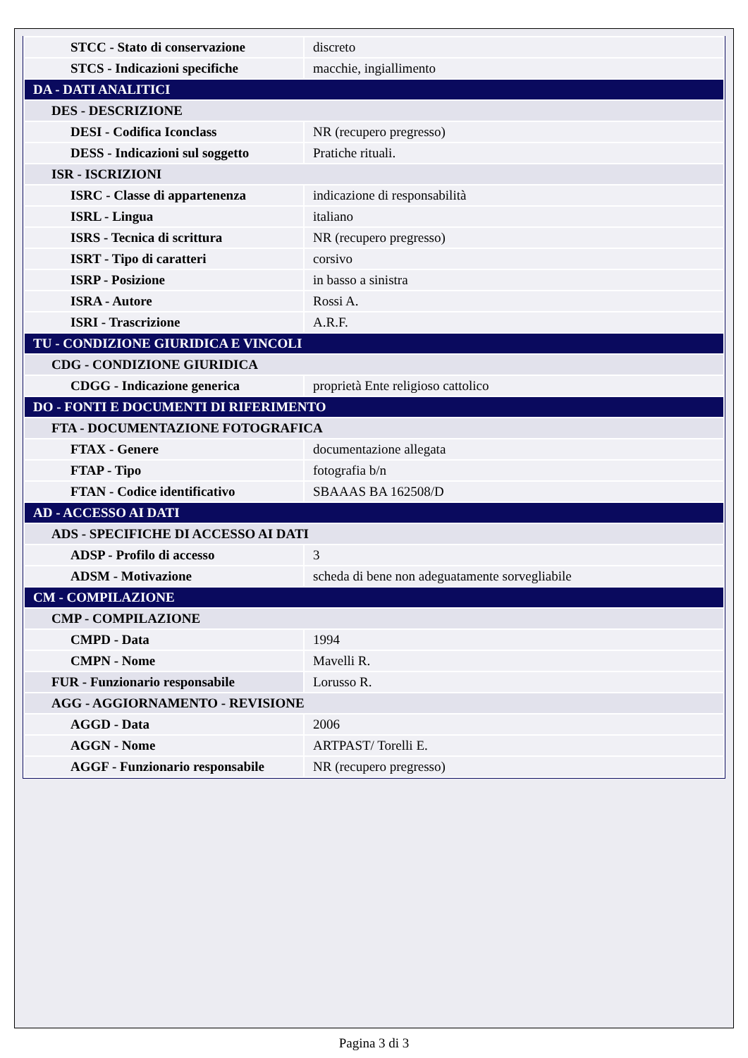| STCC - Stato di conservazione | discreto |
| STCS - Indicazioni specifiche | macchie, ingiallimento |
| DA - DATI ANALITICI | |
| DES - DESCRIZIONE | |
| DESI - Codifica Iconclass | NR (recupero pregresso) |
| DESS - Indicazioni sul soggetto | Pratiche rituali. |
| ISR - ISCRIZIONI | |
| ISRC - Classe di appartenenza | indicazione di responsabilità |
| ISRL - Lingua | italiano |
| ISRS - Tecnica di scrittura | NR (recupero pregresso) |
| ISRT - Tipo di caratteri | corsivo |
| ISRP - Posizione | in basso a sinistra |
| ISRA - Autore | Rossi A. |
| ISRI - Trascrizione | A.R.F. |
| TU - CONDIZIONE GIURIDICA E VINCOLI | |
| CDG - CONDIZIONE GIURIDICA | |
| CDGG - Indicazione generica | proprietà Ente religioso cattolico |
| DO - FONTI E DOCUMENTI DI RIFERIMENTO | |
| FTA - DOCUMENTAZIONE FOTOGRAFICA | |
| FTAX - Genere | documentazione allegata |
| FTAP - Tipo | fotografia b/n |
| FTAN - Codice identificativo | SBAAAS BA 162508/D |
| AD - ACCESSO AI DATI | |
| ADS - SPECIFICHE DI ACCESSO AI DATI | |
| ADSP - Profilo di accesso | 3 |
| ADSM - Motivazione | scheda di bene non adeguatamente sorvegliabile |
| CM - COMPILAZIONE | |
| CMP - COMPILAZIONE | |
| CMPD - Data | 1994 |
| CMPN - Nome | Mavelli R. |
| FUR - Funzionario responsabile | Lorusso R. |
| AGG - AGGIORNAMENTO - REVISIONE | |
| AGGD - Data | 2006 |
| AGGN - Nome | ARTPAST/ Torelli E. |
| AGGF - Funzionario responsabile | NR (recupero pregresso) |
Pagina 3 di 3